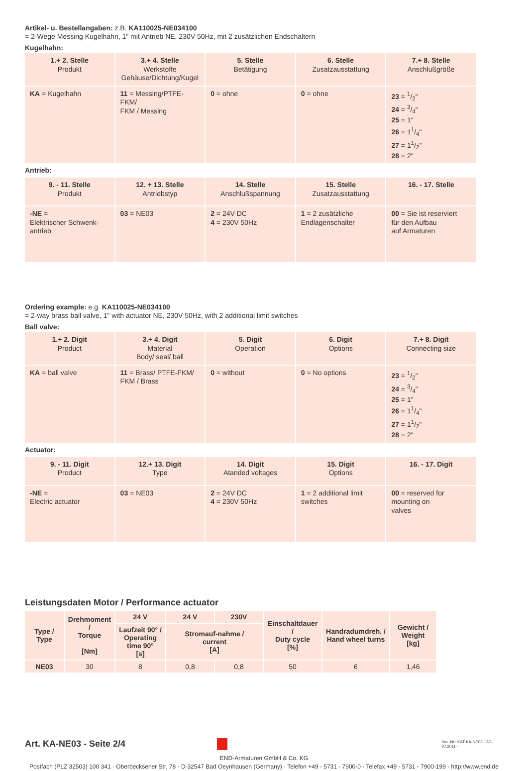Artikel- u. Bestellangaben: z.B. KA110025-NE034100
= 2-Wege Messing Kugelhahn, 1" mit Antrieb NE, 230V 50Hz, mit 2 zusätzlichen Endschaltern
Kugelhahn:
| 1.+ 2. Stelle Produkt | 3.+ 4. Stelle Werkstoffe Gehäuse/Dichtung/Kugel | 5. Stelle Betätigung | 6. Stelle Zusatzausstattung | 7.+ 8. Stelle Anschlußgröße |
| KA = Kugelhahn | 11 = Messing/PTFE-FKM/ FKM / Messing | 0 = ohne | 0 = ohne | 23 = 1/2" 24 = 3/4" 25 = 1" 26 = 11/4" 27 = 11/2" 28 = 2" |
Antrieb:
| 9. - 11. Stelle Produkt | 12. + 13. Stelle Antriebstyp | 14. Stelle Anschlußspannung | 15. Stelle Zusatzausstattung | 16. - 17. Stelle |
| -NE = Elektrischer Schwenk- antrieb | 03 = NE03 | 2 = 24V DC 4 = 230V 50Hz | 1 = 2 zusätzliche Endlagenschalter | 00 = Sie ist reserviert für den Aufbau auf Armaturen |
Ordering example: e.g. KA110025-NE034100
= 2-way brass ball valve, 1" with actuator NE, 230V 50Hz, with 2 additional limit switches
Ball valve:
| 1.+ 2. Digit Product | 3.+ 4. Digit Material Body/ seal/ ball | 5. Digit Operation | 6. Digit Options | 7.+ 8. Digit Connecting size |
| KA = ball valve | 11 = Brass/ PTFE-FKM/ FKM / Brass | 0 = without | 0 = No options | 23 = 1/2" 24 = 3/4" 25 = 1" 26 = 11/4" 27 = 11/2" 28 = 2" |
Actuator:
| 9. - 11. Digit Product | 12.+ 13. Digit Type | 14. Digit Atanded voltages | 15. Digit Options | 16. - 17. Digit |
| -NE = Electric actuator | 03 = NE03 | 2 = 24V DC 4 = 230V 50Hz | 1 = 2 additional limit switches | 00 = reserved for mounting on valves |
Leistungsdaten Motor / Performance actuator
| Type / Type | Drehmoment / Torque [Nm] | 24 V | 24 V | 230V | Einschaltdauer / Duty cycle [%] | Handradumdreh. / Hand wheel turns | Gewicht / Weight [kg] |
| --- | --- | --- | --- | --- | --- | --- | --- |
| | | Laufzeit 90° / Operating time 90° [s] | Stromauf-nahme / current [A] | | | | |
| NE03 | 30 | 8 | 0,8 | 0,8 | 50 | 6 | 1,46 |
Art. KA-NE03 - Seite 2/4
Kat.-Nr.: KAT-KA-NE03 - 2/3 - 07.2011 -
END-Armaturen GmbH & Co. KG
Postfach (PLZ 32503) 100 341 · Oberbecksener Str. 78 · D-32547 Bad Oeynhausen (Germany) · Telefon +49 - 5731 - 7900-0 · Telefax +49 - 5731 - 7900-199 · http://www.end.de